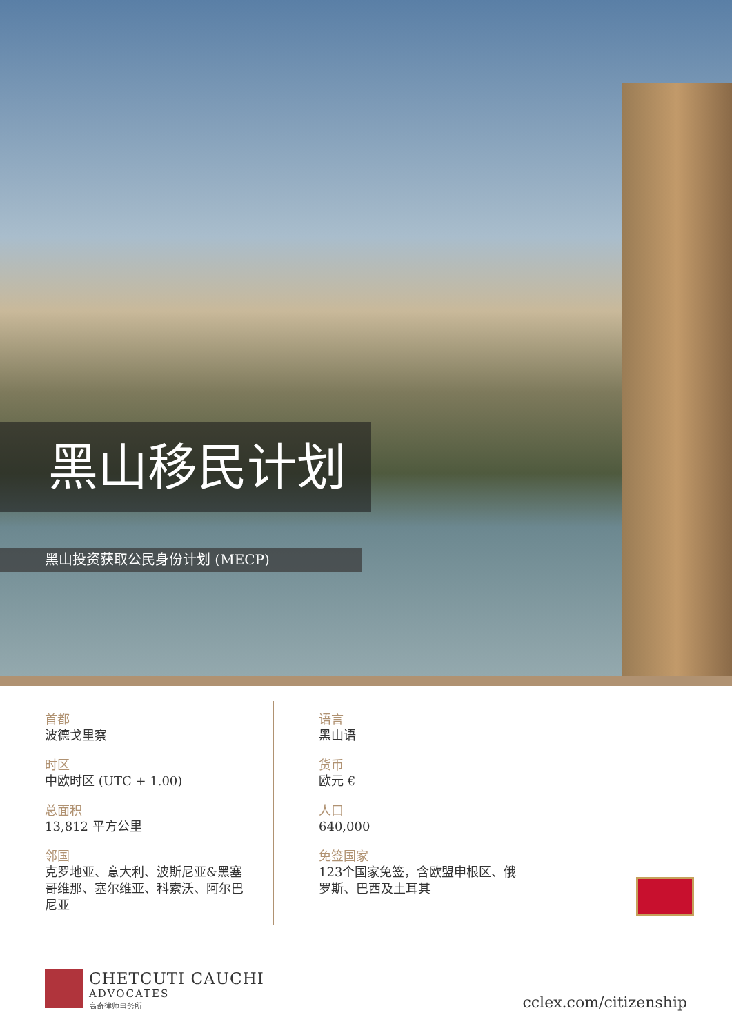黑山移民计划
黑山投资获取公民身份计划 (MECP)
首都
波德戈里察
时区
中欧时区 (UTC + 1.00)
总面积
13,812 平方公里
邻国
克罗地亚、意大利、波斯尼亚&黑塞哥维那、塞尔维亚、科索沃、阿尔巴尼亚
语言
黑山语
货币
欧元 €
人口
640,000
免签国家
123个国家免签，含欧盟申根区、俄罗斯、巴西及土耳其
CHETCUTI CAUCHI
ADVOCATES
高奇律师事务所
cclex.com/citizenship